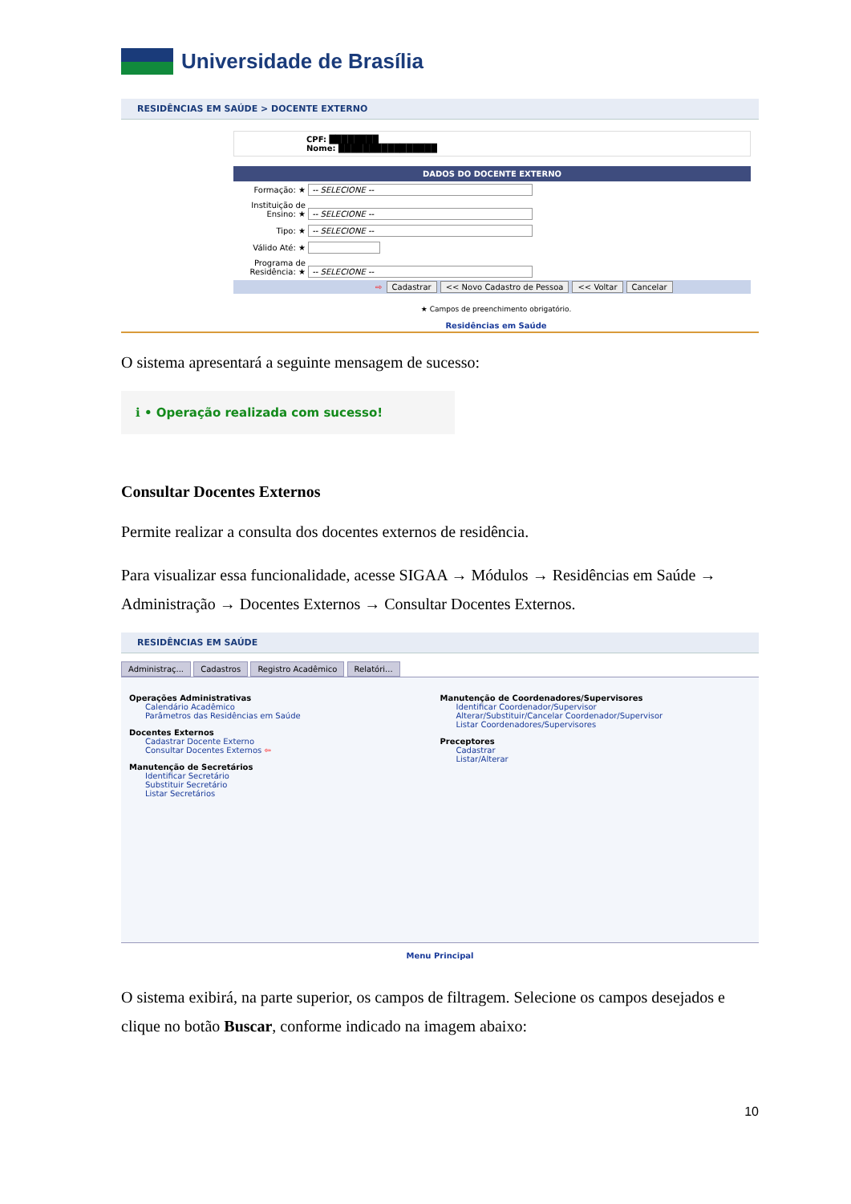Universidade de Brasília
RESIDÊNCIAS EM SAÚDE > DOCENTE EXTERNO
CPF: ████████
Nome: ████████████████
DADOS DO DOCENTE EXTERNO
Formação: ★ -- SELECIONE --
Instituição de Ensino: ★ -- SELECIONE --
Tipo: ★ -- SELECIONE --
Válido Até: ★
Programa de Residência: ★ -- SELECIONE --
⇨ Cadastrar << Novo Cadastro de Pessoa << Voltar Cancelar
★ Campos de preenchimento obrigatório.
Residências em Saúde
O sistema apresentará a seguinte mensagem de sucesso:
ℹ • Operação realizada com sucesso!
Consultar Docentes Externos
Permite realizar a consulta dos docentes externos de residência.
Para visualizar essa funcionalidade, acesse SIGAA → Módulos → Residências em Saúde → Administração → Docentes Externos → Consultar Docentes Externos.
RESIDÊNCIAS EM SAÚDE
Administraç... Cadastros Registro Acadêmico Relatóri...
Operações Administrativas
Calendário Acadêmico
Parâmetros das Residências em Saúde
Docentes Externos
Cadastrar Docente Externo
Consultar Docentes Externos ⇦
Manutenção de Secretários
Identificar Secretário
Substituir Secretário
Listar Secretários
Manutenção de Coordenadores/Supervisores
Identificar Coordenador/Supervisor
Alterar/Substituir/Cancelar Coordenador/Supervisor
Listar Coordenadores/Supervisores
Preceptores
Cadastrar
Listar/Alterar
Menu Principal
O sistema exibirá, na parte superior, os campos de filtragem. Selecione os campos desejados e clique no botão Buscar, conforme indicado na imagem abaixo:
10